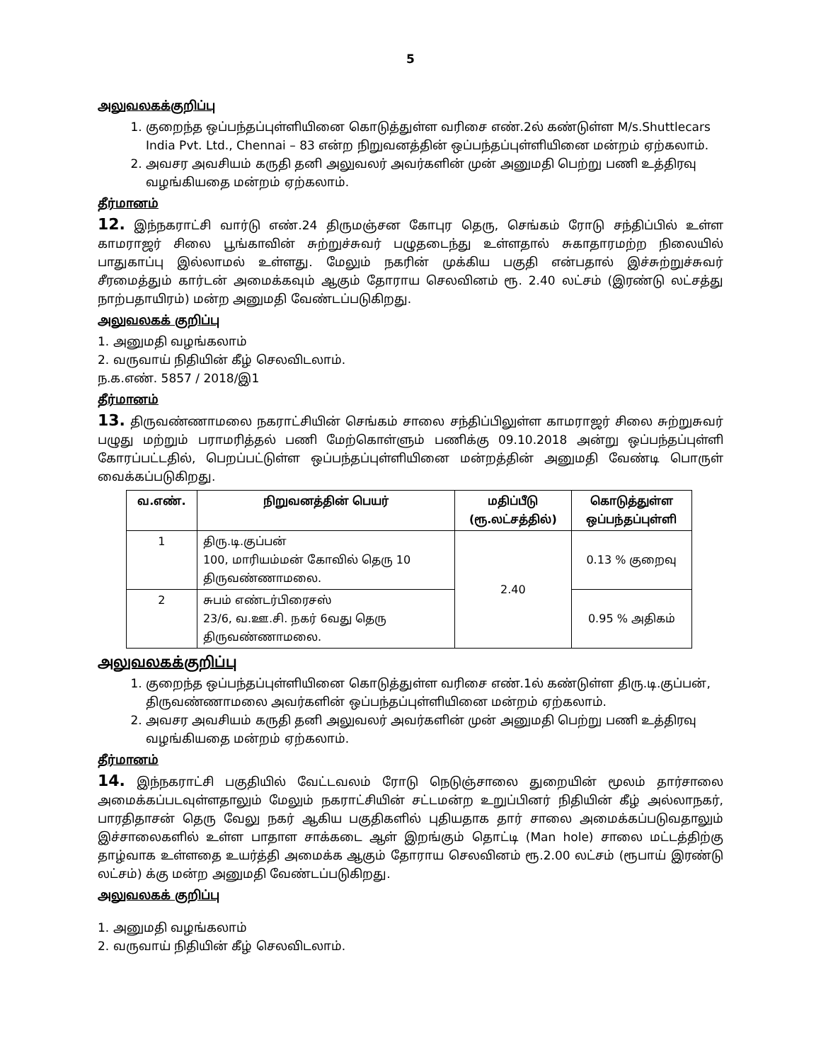5
அலுவலகக்குறிப்பு
1. குறைந்த ஒப்பந்தப்புள்ளியினை கொடுத்துள்ள வரிசை எண்.2ல் கண்டுள்ள M/s.Shuttlecars India Pvt. Ltd., Chennai – 83 என்ற நிறுவனத்தின் ஒப்பந்தப்புள்ளியினை மன்றம் ஏற்கலாம்.
2. அவசர அவசியம் கருதி தனி அலுவலர் அவர்களின் முன் அனுமதி பெற்று பணி உத்திரவு வழங்கியதை மன்றம் ஏற்கலாம்.
தீர்மானம்
12. இந்நகராட்சி வார்டு எண்.24 திருமஞ்சன கோபுர தெரு, செங்கம் ரோடு சந்திப்பில் உள்ள காமராஜர் சிலை பூங்காவின் சுற்றுச்சுவர் பழுதடைந்து உள்ளதால் சுகாதாரமற்ற நிலையில் பாதுகாப்பு இல்லாமல் உள்ளது. மேலும் நகரின் முக்கிய பகுதி என்பதால் இச்சுற்றுச்சுவர் சீரமைத்தும் கார்டன் அமைக்கவும் ஆகும் தோராய செலவினம் ரூ. 2.40 லட்சம் (இரண்டு லட்சத்து நாற்பதாயிரம்) மன்ற அனுமதி வேண்டப்படுகிறது.
அலுவலகக் குறிப்பு
1. அனுமதி வழங்கலாம்
2. வருவாய் நிதியின் கீழ் செலவிடலாம்.
ந.க.எண். 5857 / 2018/இ1
தீர்மானம்
13. திருவண்ணாமலை நகராட்சியின் செங்கம் சாலை சந்திப்பிலுள்ள காமராஜர் சிலை சுற்றுசுவர் பழுது மற்றும் பராமரித்தல் பணி மேற்கொள்ளும் பணிக்கு 09.10.2018 அன்று ஒப்பந்தப்புள்ளி கோரப்பட்டதில், பெறப்பட்டுள்ள ஒப்பந்தப்புள்ளியினை மன்றத்தின் அனுமதி வேண்டி பொருள் வைக்கப்படுகிறது.
| வ.எண். | நிறுவனத்தின் பெயர் | மதிப்பீடு (ரூ.லட்சத்தில்) | கொடுத்துள்ள ஒப்பந்தப்புள்ளி |
| --- | --- | --- | --- |
| 1 | திரு.டி.குப்பன் 100, மாரியம்மன் கோவில் தெரு 10 திருவண்ணாமலை. | 2.40 | 0.13 % குறைவு |
| 2 | சுபம் எண்டர்பிரைசஸ் 23/6, வ.ஊ.சி. நகர் 6வது தெரு திருவண்ணாமலை. | | 0.95 % அதிகம் |
அலுவலகக்குறிப்பு
1. குறைந்த ஒப்பந்தப்புள்ளியினை கொடுத்துள்ள வரிசை எண்.1ல் கண்டுள்ள திரு.டி.குப்பன், திருவண்ணாமலை அவர்களின் ஒப்பந்தப்புள்ளியினை மன்றம் ஏற்கலாம்.
2. அவசர அவசியம் கருதி தனி அலுவலர் அவர்களின் முன் அனுமதி பெற்று பணி உத்திரவு வழங்கியதை மன்றம் ஏற்கலாம்.
தீர்மானம்
14. இந்நகராட்சி பகுதியில் வேட்டவலம் ரோடு நெடுஞ்சாலை துறையின் மூலம் தார்சாலை அமைக்கப்படவுள்ளதாலும் மேலும் நகராட்சியின் சட்டமன்ற உறுப்பினர் நிதியின் கீழ் அல்லாநகர், பாரதிதாசன் தெரு வேலு நகர் ஆகிய பகுதிகளில் புதியதாக தார் சாலை அமைக்கப்படுவதாலும் இச்சாலைகளில் உள்ள பாதாள சாக்கடை ஆள் இறங்கும் தொட்டி (Man hole) சாலை மட்டத்திற்கு தாழ்வாக உள்ளதை உயர்த்தி அமைக்க ஆகும் தோராய செலவினம் ரூ.2.00 லட்சம் (ரூபாய் இரண்டு லட்சம்) க்கு மன்ற அனுமதி வேண்டப்படுகிறது.
அலுவலகக் குறிப்பு
1. அனுமதி வழங்கலாம்
2. வருவாய் நிதியின் கீழ் செலவிடலாம்.